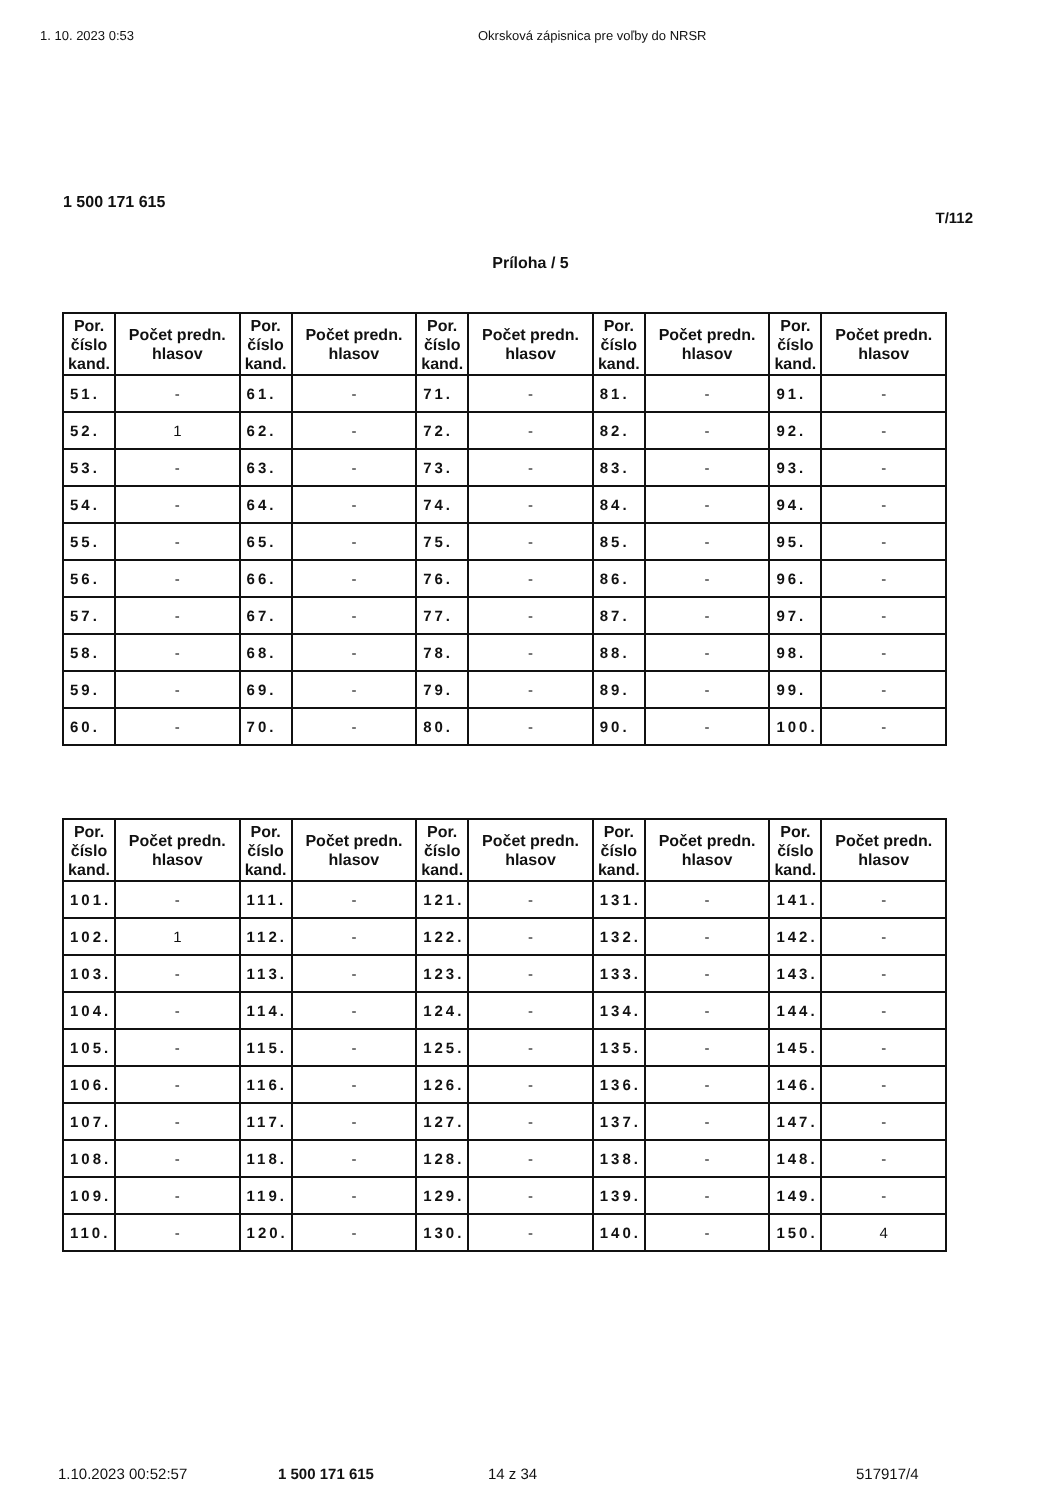1. 10. 2023 0:53 Okrsková zápisnica pre voľby do NRSR
1 500 171 615
T/112
Príloha / 5
| Por. číslo kand. | Počet predn. hlasov | Por. číslo kand. | Počet predn. hlasov | Por. číslo kand. | Počet predn. hlasov | Por. číslo kand. | Počet predn. hlasov | Por. číslo kand. | Počet predn. hlasov |
| --- | --- | --- | --- | --- | --- | --- | --- | --- | --- |
| 51. | - | 61. | - | 71. | - | 81. | - | 91. | - |
| 52. | 1 | 62. | - | 72. | - | 82. | - | 92. | - |
| 53. | - | 63. | - | 73. | - | 83. | - | 93. | - |
| 54. | - | 64. | - | 74. | - | 84. | - | 94. | - |
| 55. | - | 65. | - | 75. | - | 85. | - | 95. | - |
| 56. | - | 66. | - | 76. | - | 86. | - | 96. | - |
| 57. | - | 67. | - | 77. | - | 87. | - | 97. | - |
| 58. | - | 68. | - | 78. | - | 88. | - | 98. | - |
| 59. | - | 69. | - | 79. | - | 89. | - | 99. | - |
| 60. | - | 70. | - | 80. | - | 90. | - | 100. | - |
| Por. číslo kand. | Počet predn. hlasov | Por. číslo kand. | Počet predn. hlasov | Por. číslo kand. | Počet predn. hlasov | Por. číslo kand. | Počet predn. hlasov | Por. číslo kand. | Počet predn. hlasov |
| --- | --- | --- | --- | --- | --- | --- | --- | --- | --- |
| 101. | - | 111. | - | 121. | - | 131. | - | 141. | - |
| 102. | 1 | 112. | - | 122. | - | 132. | - | 142. | - |
| 103. | - | 113. | - | 123. | - | 133. | - | 143. | - |
| 104. | - | 114. | - | 124. | - | 134. | - | 144. | - |
| 105. | - | 115. | - | 125. | - | 135. | - | 145. | - |
| 106. | - | 116. | - | 126. | - | 136. | - | 146. | - |
| 107. | - | 117. | - | 127. | - | 137. | - | 147. | - |
| 108. | - | 118. | - | 128. | - | 138. | - | 148. | - |
| 109. | - | 119. | - | 129. | - | 139. | - | 149. | - |
| 110. | - | 120. | - | 130. | - | 140. | - | 150. | 4 |
1.10.2023 00:52:57 1 500 171 615 14 z 34 517917/4